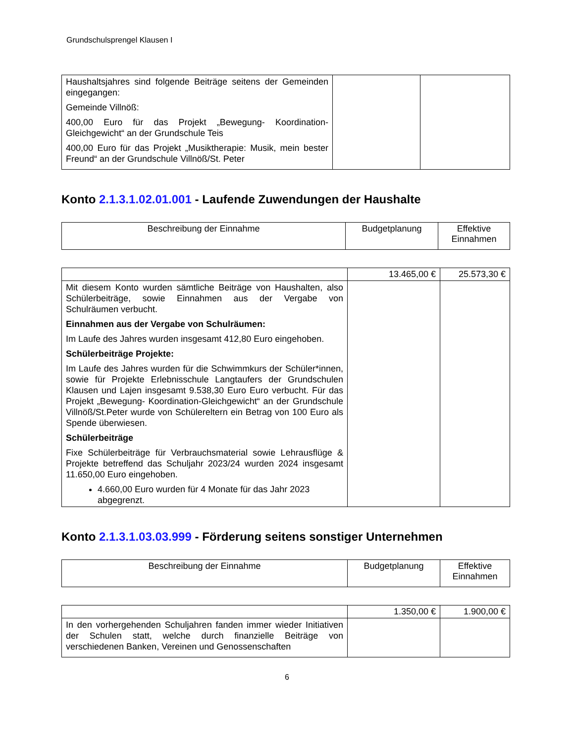Grundschulsprengel Klausen I
| Haushaltsjahres sind folgende Beiträge seitens der Gemeinden eingegangen: Gemeinde Villnöß: 400,00 Euro für das Projekt „Bewegung- Koordination-Gleichgewicht“ an der Grundschule Teis 400,00 Euro für das Projekt „Musiktherapie: Musik, mein bester Freund“ an der Grundschule Villnöß/St. Peter | | |
Konto 2.1.3.1.02.01.001 - Laufende Zuwendungen der Haushalte
| Beschreibung der Einnahme | Budgetplanung | Effektive Einnahmen |
| | 13.465,00 € | 25.573,30 € |
| Mit diesem Konto wurden sämtliche Beiträge von Haushalten, also Schülerbeiträge, sowie Einnahmen aus der Vergabe von Schulräumen verbucht. Einnahmen aus der Vergabe von Schulräumen: Im Laufe des Jahres wurden insgesamt 412,80 Euro eingehoben. Schülerbeiträge Projekte: Im Laufe des Jahres wurden für die Schwimmkurs der Schüler*innen, sowie für Projekte Erlebnisschule Langtaufers der Grundschulen Klausen und Lajen insgesamt 9.538,30 Euro Euro verbucht. Für das Projekt „Bewegung- Koordination-Gleichgewicht“ an der Grundschule Villnöß/St.Peter wurde von Schülereltern ein Betrag von 100 Euro als Spende überwiesen. Schülerbeiträge Fixe Schülerbeiträge für Verbrauchsmaterial sowie Lehrausflüge & Projekte betreffend das Schuljahr 2023/24 wurden 2024 insgesamt 11.650,00 Euro eingehoben. 4.660,00 Euro wurden für 4 Monate für das Jahr 2023 abgegrenzt. | | |
Konto 2.1.3.1.03.03.999 - Förderung seitens sonstiger Unternehmen
| Beschreibung der Einnahme | Budgetplanung | Effektive Einnahmen |
| | 1.350,00 € | 1.900,00 € |
| In den vorhergehenden Schuljahren fanden immer wieder Initiativen der Schulen statt, welche durch finanzielle Beiträge von verschiedenen Banken, Vereinen und Genossenschaften | | |
6